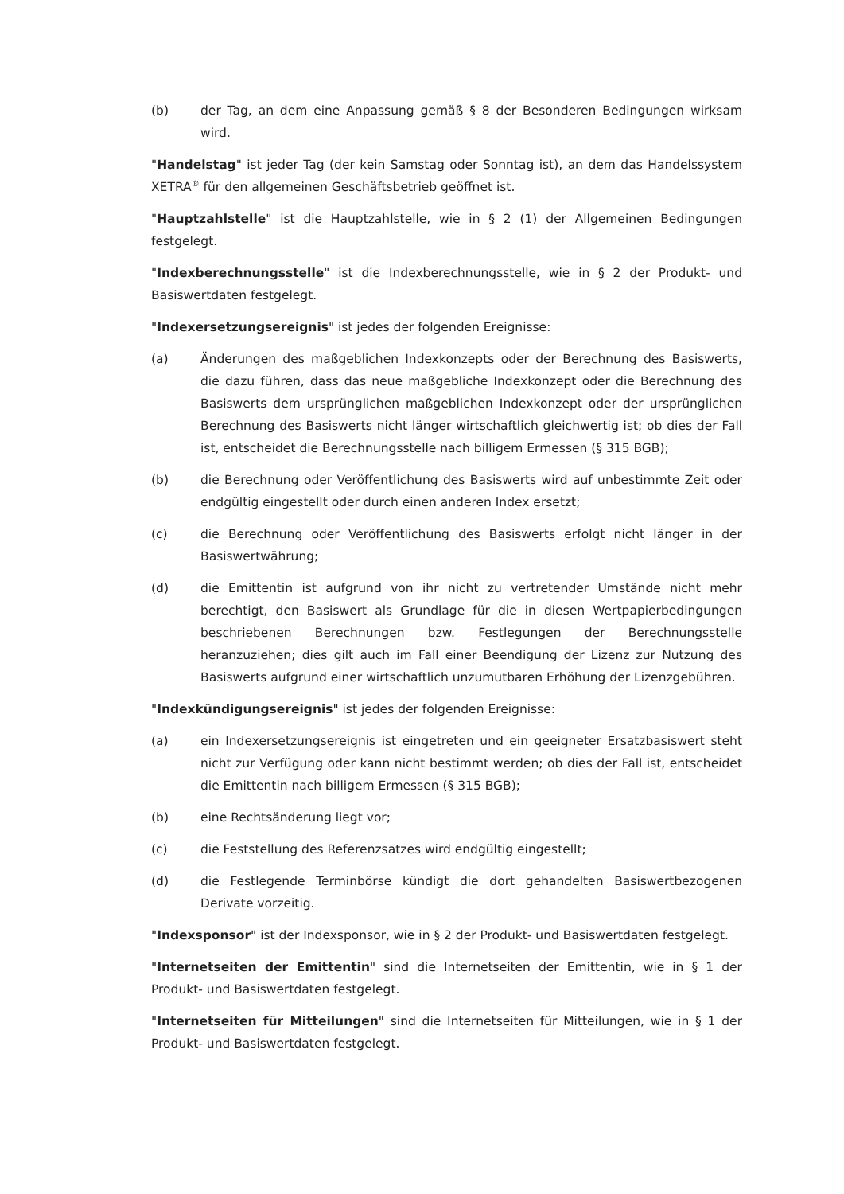(b) der Tag, an dem eine Anpassung gemäß § 8 der Besonderen Bedingungen wirksam wird.
"Handelstag" ist jeder Tag (der kein Samstag oder Sonntag ist), an dem das Handelssystem XETRA<sup>®</sup> für den allgemeinen Geschäftsbetrieb geöffnet ist.
"Hauptzahlstelle" ist die Hauptzahlstelle, wie in § 2 (1) der Allgemeinen Bedingungen festgelegt.
"Indexberechnungsstelle" ist die Indexberechnungsstelle, wie in § 2 der Produkt- und Basiswertdaten festgelegt.
"Indexersetzungsereignis" ist jedes der folgenden Ereignisse:
(a) Änderungen des maßgeblichen Indexkonzepts oder der Berechnung des Basiswerts, die dazu führen, dass das neue maßgebliche Indexkonzept oder die Berechnung des Basiswerts dem ursprünglichen maßgeblichen Indexkonzept oder der ursprünglichen Berechnung des Basiswerts nicht länger wirtschaftlich gleichwertig ist; ob dies der Fall ist, entscheidet die Berechnungsstelle nach billigem Ermessen (§ 315 BGB);
(b) die Berechnung oder Veröffentlichung des Basiswerts wird auf unbestimmte Zeit oder endgültig eingestellt oder durch einen anderen Index ersetzt;
(c) die Berechnung oder Veröffentlichung des Basiswerts erfolgt nicht länger in der Basiswertwährung;
(d) die Emittentin ist aufgrund von ihr nicht zu vertretender Umstände nicht mehr berechtigt, den Basiswert als Grundlage für die in diesen Wertpapierbedingungen beschriebenen Berechnungen bzw. Festlegungen der Berechnungsstelle heranzuziehen; dies gilt auch im Fall einer Beendigung der Lizenz zur Nutzung des Basiswerts aufgrund einer wirtschaftlich unzumutbaren Erhöhung der Lizenzgebühren.
"Indexkündigungsereignis" ist jedes der folgenden Ereignisse:
(a) ein Indexersetzungsereignis ist eingetreten und ein geeigneter Ersatzbasiswert steht nicht zur Verfügung oder kann nicht bestimmt werden; ob dies der Fall ist, entscheidet die Emittentin nach billigem Ermessen (§ 315 BGB);
(b) eine Rechtsänderung liegt vor;
(c) die Feststellung des Referenzsatzes wird endgültig eingestellt;
(d) die Festlegende Terminbörse kündigt die dort gehandelten Basiswertbezogenen Derivate vorzeitig.
"Indexsponsor" ist der Indexsponsor, wie in § 2 der Produkt- und Basiswertdaten festgelegt.
"Internetseiten der Emittentin" sind die Internetseiten der Emittentin, wie in § 1 der Produkt- und Basiswertdaten festgelegt.
"Internetseiten für Mitteilungen" sind die Internetseiten für Mitteilungen, wie in § 1 der Produkt- und Basiswertdaten festgelegt.